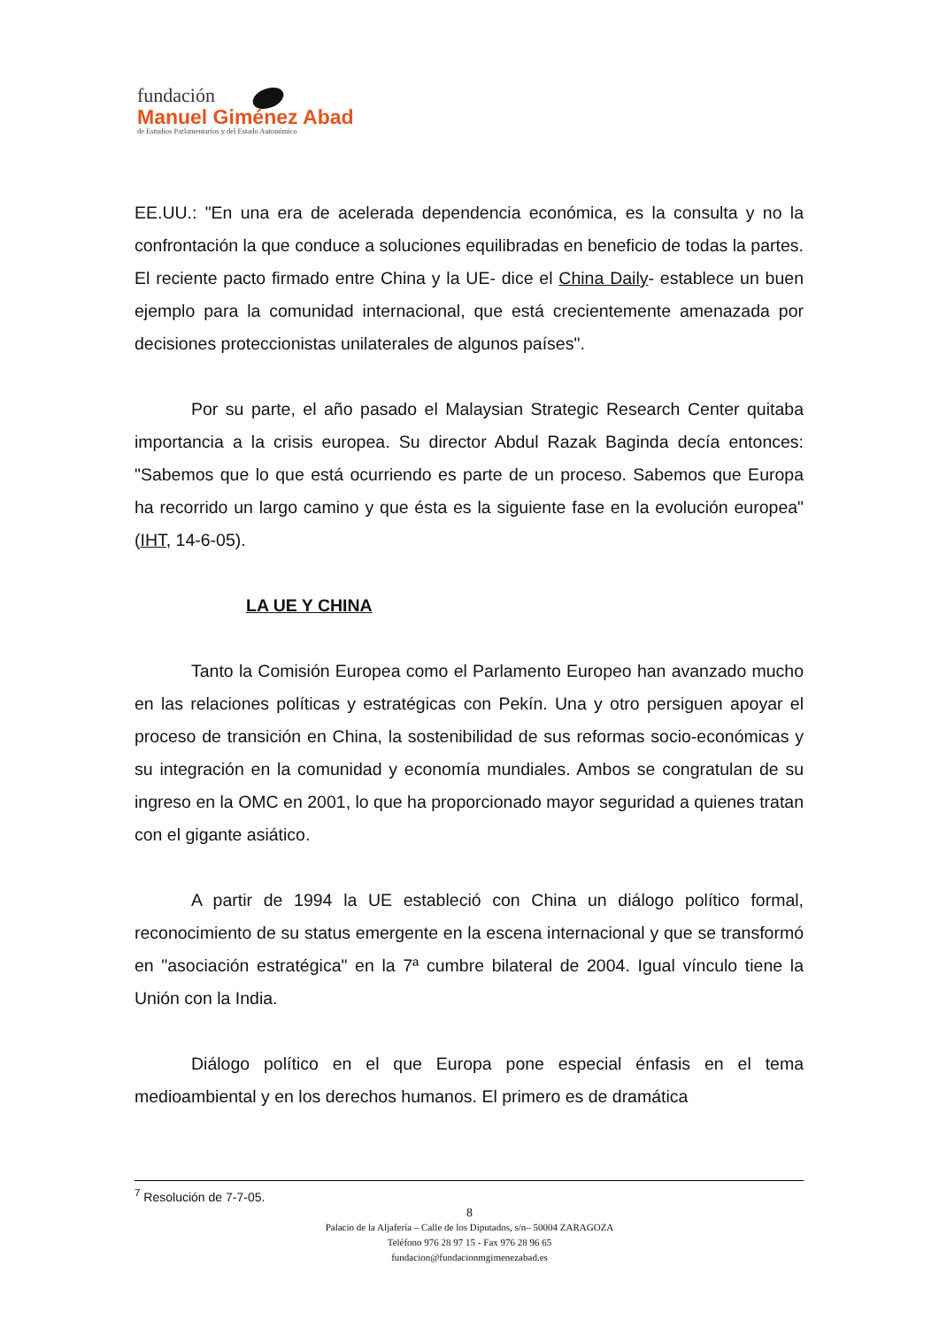fundación
Manuel Giménez Abad
de Estudios Parlamentarios y del Estado Autonómico
EE.UU.: "En una era de acelerada dependencia económica, es la consulta y no la confrontación la que conduce a soluciones equilibradas en beneficio de todas la partes. El reciente pacto firmado entre China y la UE- dice el China Daily- establece un buen ejemplo para la comunidad internacional, que está crecientemente amenazada por decisiones proteccionistas unilaterales de algunos países".
Por su parte, el año pasado el Malaysian Strategic Research Center quitaba importancia a la crisis europea. Su director Abdul Razak Baginda decía entonces: "Sabemos que lo que está ocurriendo es parte de un proceso. Sabemos que Europa ha recorrido un largo camino y que ésta es la siguiente fase en la evolución europea" (IHT, 14-6-05).
LA UE Y CHINA
Tanto la Comisión Europea como el Parlamento Europeo han avanzado mucho en las relaciones políticas y estratégicas con Pekín. Una y otro persiguen apoyar el proceso de transición en China, la sostenibilidad de sus reformas socio-económicas y su integración en la comunidad y economía mundiales. Ambos se congratulan de su ingreso en la OMC en 2001, lo que ha proporcionado mayor seguridad a quienes tratan con el gigante asiático.
A partir de 1994 la UE estableció con China un diálogo político formal, reconocimiento de su status emergente en la escena internacional y que se transformó en "asociación estratégica" en la 7ª cumbre bilateral de 2004. Igual vínculo tiene la Unión con la India.
Diálogo político en el que Europa pone especial énfasis en el tema medioambiental y en los derechos humanos. El primero es de dramática
<sup>7</sup> Resolución de 7-7-05.
8
Palacio de la Aljafería – Calle de los Diputados, s/n– 50004 ZARAGOZA
Teléfono 976 28 97 15 - Fax 976 28 96 65
fundacion@fundacionmgimenezabad.es